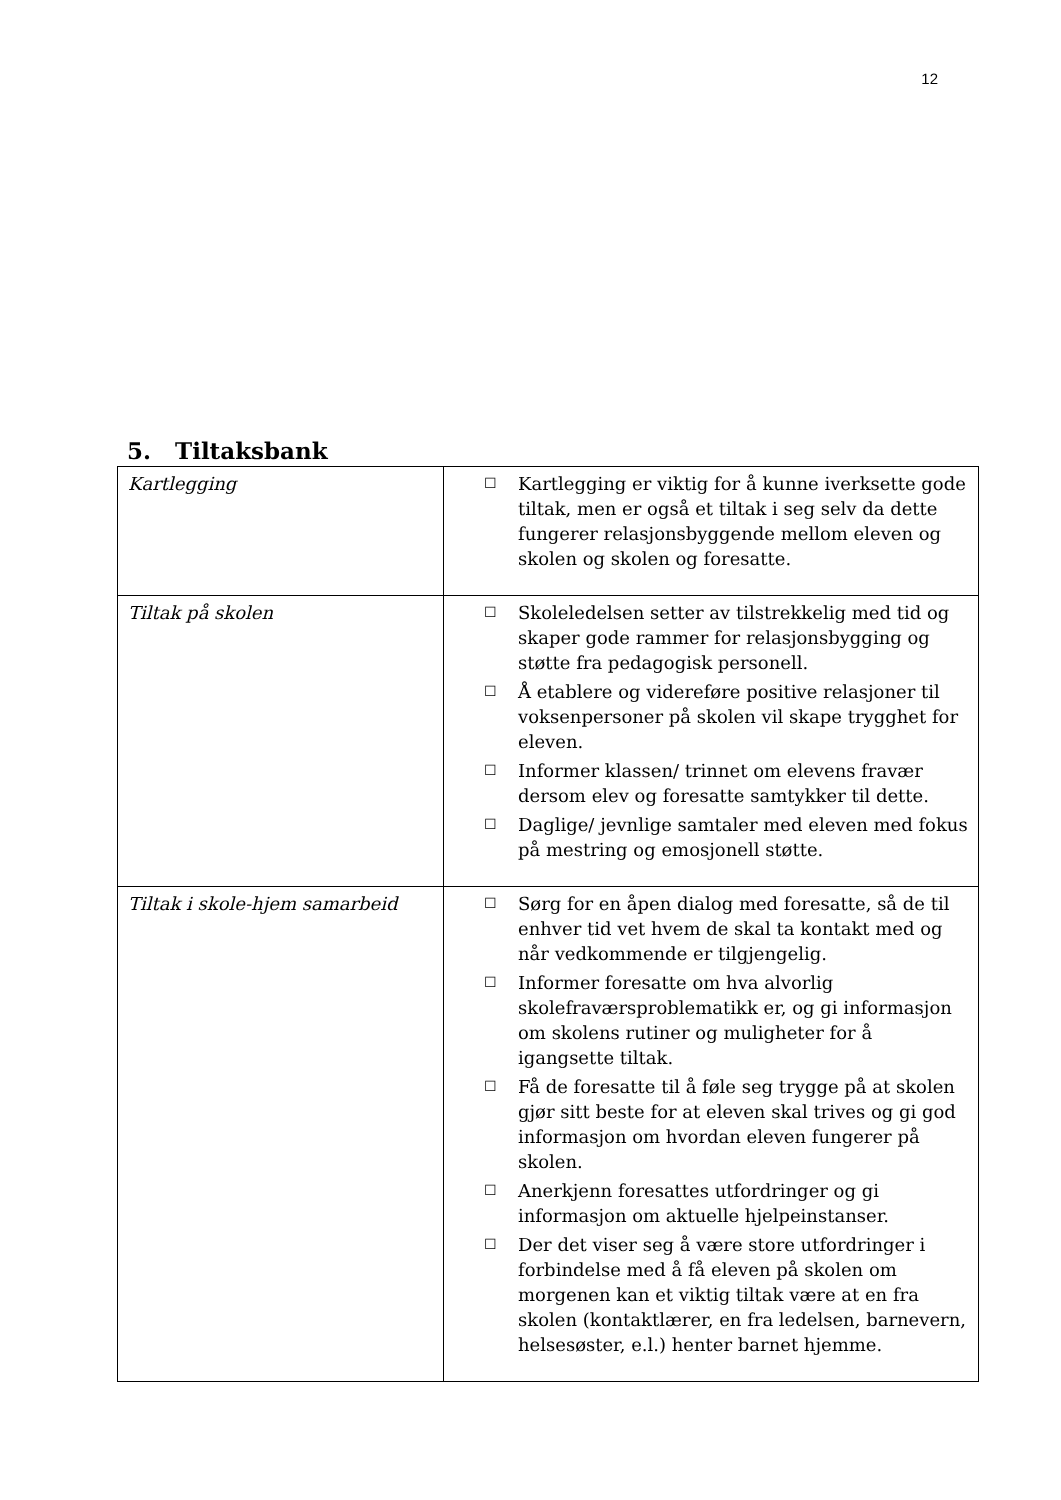12
5. Tiltaksbank
| Kartlegging | ☐ Kartlegging er viktig for å kunne iverksette gode tiltak, men er også et tiltak i seg selv da dette fungerer relasjonsbyggende mellom eleven og skolen og skolen og foresatte. |
| Tiltak på skolen | ☐ Skoleledelsen setter av tilstrekkelig med tid og skaper gode rammer for relasjonsbygging og støtte fra pedagogisk personell. ☐ Å etablere og videreføre positive relasjoner til voksenpersoner på skolen vil skape trygghet for eleven. ☐ Informer klassen/ trinnet om elevens fravær dersom elev og foresatte samtykker til dette. ☐ Daglige/ jevnlige samtaler med eleven med fokus på mestring og emosjonell støtte. |
| Tiltak i skole-hjem samarbeid | ☐ Sørg for en åpen dialog med foresatte, så de til enhver tid vet hvem de skal ta kontakt med og når vedkommende er tilgjengelig. ☐ Informer foresatte om hva alvorlig skolefraværsproblematikk er, og gi informasjon om skolens rutiner og muligheter for å igangsette tiltak. ☐ Få de foresatte til å føle seg trygge på at skolen gjør sitt beste for at eleven skal trives og gi god informasjon om hvordan eleven fungerer på skolen. ☐ Anerkjenn foresattes utfordringer og gi informasjon om aktuelle hjelpeinstanser. ☐ Der det viser seg å være store utfordringer i forbindelse med å få eleven på skolen om morgenen kan et viktig tiltak være at en fra skolen (kontaktlærer, en fra ledelsen, barnevern, helsesøster, e.l.) henter barnet hjemme. |